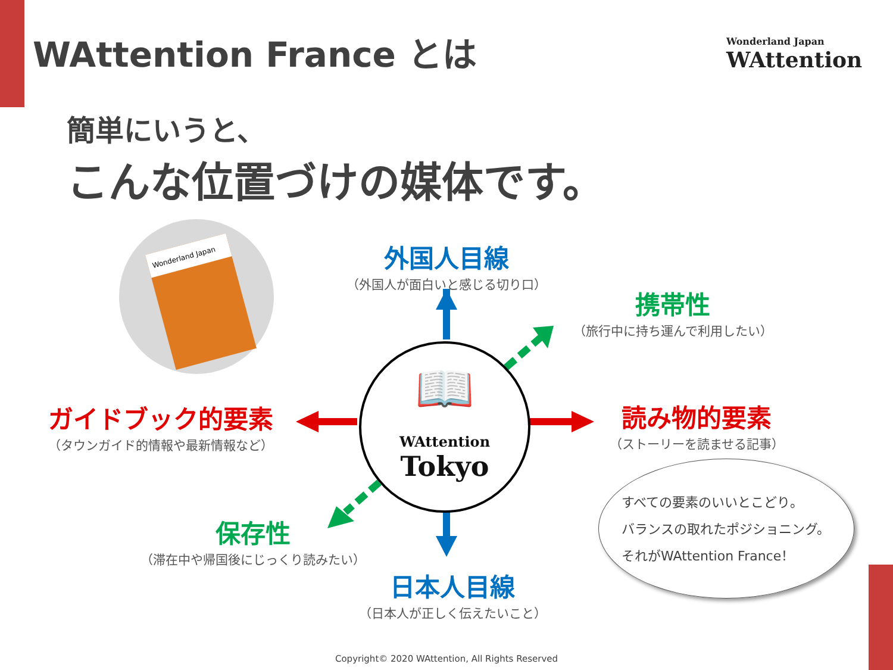WAttention France とは
Wonderland Japan
WAttention
簡単にいうと、
こんな位置づけの媒体です。
Wonderland Japan
📖
WAttention
Tokyo
外国人目線
（外国人が面白いと感じる切り口）
携帯性
（旅行中に持ち運んで利用したい）
ガイドブック的要素
（タウンガイド的情報や最新情報など）
読み物的要素
（ストーリーを読ませる記事）
保存性
（滞在中や帰国後にじっくり読みたい）
日本人目線
（日本人が正しく伝えたいこと）
すべての要素のいいとこどり。
バランスの取れたポジショニング。
それがWAttention France！
Copyright© 2020 WAttention, All Rights Reserved